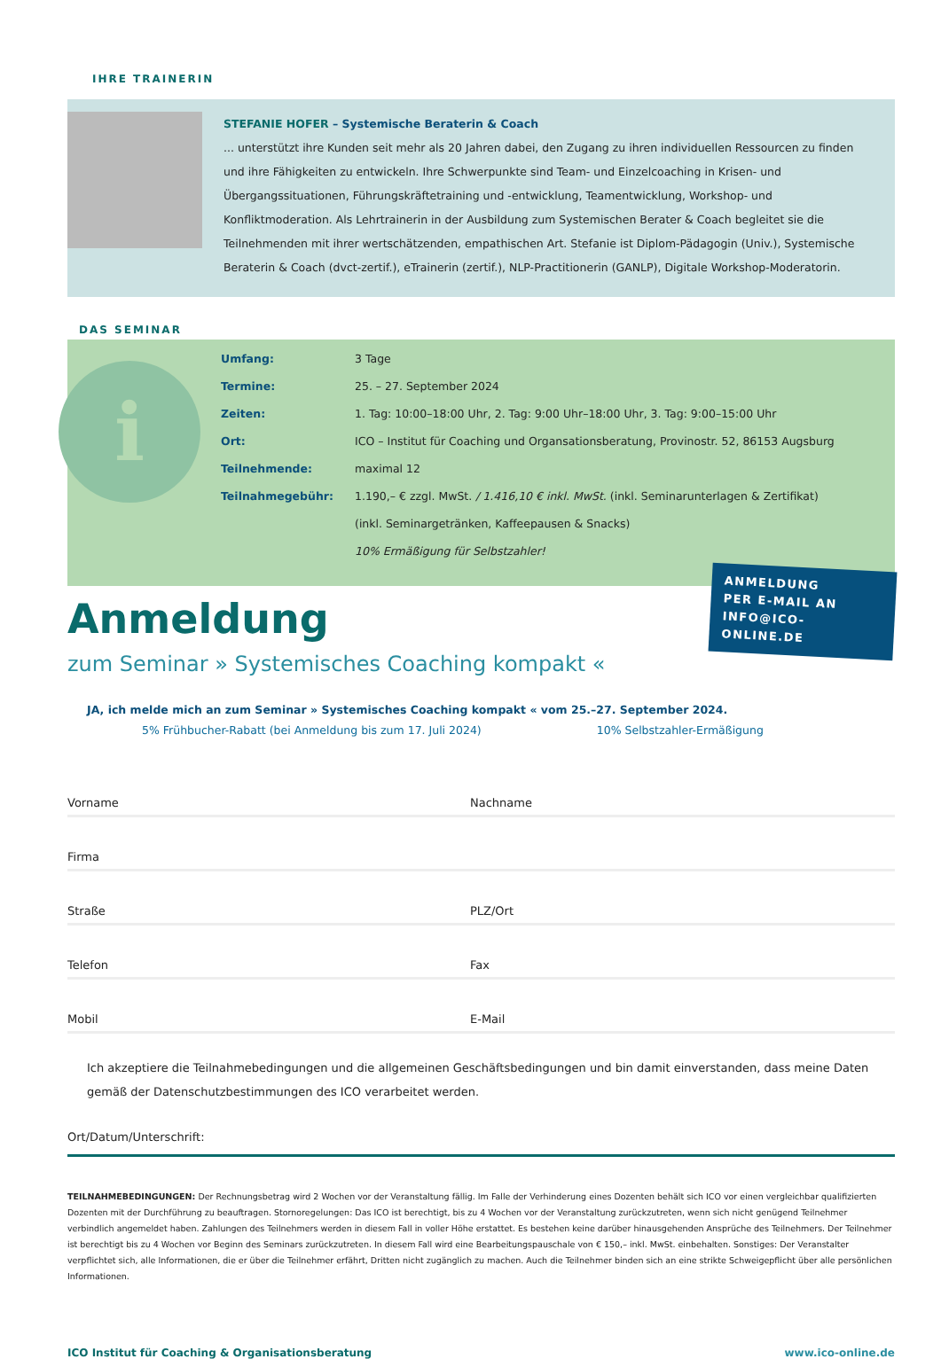IHRE TRAINERIN
STEFANIE HOFER – Systemische Beraterin & Coach
... unterstützt ihre Kunden seit mehr als 20 Jahren dabei, den Zugang zu ihren individuellen Ressourcen zu finden und ihre Fähigkeiten zu entwickeln. Ihre Schwerpunkte sind Team- und Einzelcoaching in Krisen- und Übergangssituationen, Führungskräftetraining und -entwicklung, Teamentwicklung, Workshop- und Konfliktmoderation. Als Lehrtrainerin in der Ausbildung zum Systemischen Berater & Coach begleitet sie die Teilnehmenden mit ihrer wertschätzenden, empathischen Art. Stefanie ist Diplom-Pädagogin (Univ.), Systemische Beraterin & Coach (dvct-zertif.), eTrainerin (zertif.), NLP-Practitionerin (GANLP), Digitale Workshop-Moderatorin.
DAS SEMINAR
i
| Umfang: | 3 Tage |
| Termine: | 25. – 27. September 2024 |
| Zeiten: | 1. Tag: 10:00–18:00 Uhr, 2. Tag: 9:00 Uhr–18:00 Uhr, 3. Tag: 9:00–15:00 Uhr |
| Ort: | ICO – Institut für Coaching und Organsationsberatung, Provinostr. 52, 86153 Augsburg |
| Teilnehmende: | maximal 12 |
| Teilnahmegebühr: | 1.190,– € zzgl. MwSt. / 1.416,10 € inkl. MwSt. (inkl. Seminarunterlagen & Zertifikat) |
| | (inkl. Seminargetränken, Kaffeepausen & Snacks) |
| | 10% Ermäßigung für Selbstzahler! |
Anmeldung
zum Seminar » Systemisches Coaching kompakt «
ANMELDUNG
PER E-MAIL AN
INFO@ICO-ONLINE.DE
JA, ich melde mich an zum Seminar » Systemisches Coaching kompakt « vom 25.–27. September 2024.
5% Frühbucher-Rabatt (bei Anmeldung bis zum 17. Juli 2024) 10% Selbstzahler-Ermäßigung
Vorname
Nachname
Firma
Straße
PLZ/Ort
Telefon
Fax
Mobil
E-Mail
Ich akzeptiere die Teilnahmebedingungen und die allgemeinen Geschäftsbedingungen und bin damit einverstanden, dass meine Daten gemäß der Datenschutzbestimmungen des ICO verarbeitet werden.
Ort/Datum/Unterschrift:
TEILNAHMEBEDINGUNGEN: Der Rechnungsbetrag wird 2 Wochen vor der Veranstaltung fällig. Im Falle der Verhinderung eines Dozenten behält sich ICO vor einen vergleichbar qualifizierten Dozenten mit der Durchführung zu beauftragen. Stornoregelungen: Das ICO ist berechtigt, bis zu 4 Wochen vor der Veranstaltung zurückzutreten, wenn sich nicht genügend Teilnehmer verbindlich angemeldet haben. Zahlungen des Teilnehmers werden in diesem Fall in voller Höhe erstattet. Es bestehen keine darüber hinausgehenden Ansprüche des Teilnehmers. Der Teilnehmer ist berechtigt bis zu 4 Wochen vor Beginn des Seminars zurückzutreten. In diesem Fall wird eine Bearbeitungspauschale von € 150,– inkl. MwSt. einbehalten. Sonstiges: Der Veranstalter verpflichtet sich, alle Informationen, die er über die Teilnehmer erfährt, Dritten nicht zugänglich zu machen. Auch die Teilnehmer binden sich an eine strikte Schweigepflicht über alle persönlichen Informationen.
ICO Institut für Coaching & Organisationsberatung www.ico-online.de